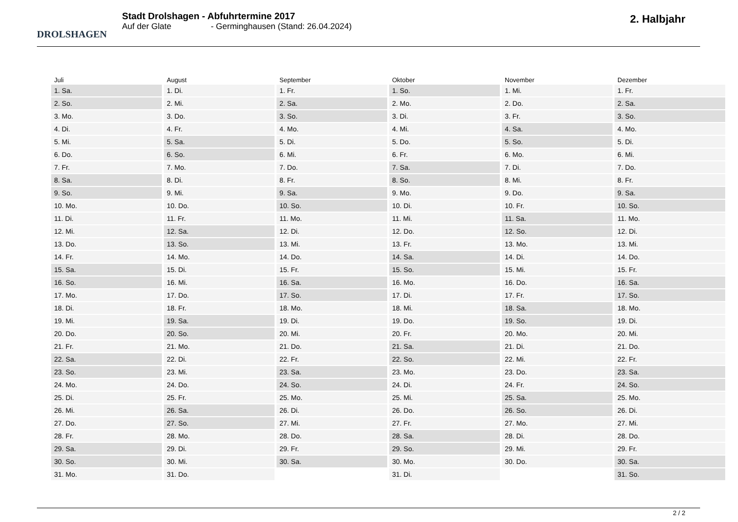DROLSHAGEN
Stadt Drolshagen - Abfuhrtermine 2017
Auf der Glate - Germinghausen (Stand: 26.04.2024)
2. Halbjahr
| Juli | August | September | Oktober | November | Dezember |
| --- | --- | --- | --- | --- | --- |
| 1. Sa. | 1. Di. | 1. Fr. | 1. So. | 1. Mi. | 1. Fr. |
| 2. So. | 2. Mi. | 2. Sa. | 2. Mo. | 2. Do. | 2. Sa. |
| 3. Mo. | 3. Do. | 3. So. | 3. Di. | 3. Fr. | 3. So. |
| 4. Di. | 4. Fr. | 4. Mo. | 4. Mi. | 4. Sa. | 4. Mo. |
| 5. Mi. | 5. Sa. | 5. Di. | 5. Do. | 5. So. | 5. Di. |
| 6. Do. | 6. So. | 6. Mi. | 6. Fr. | 6. Mo. | 6. Mi. |
| 7. Fr. | 7. Mo. | 7. Do. | 7. Sa. | 7. Di. | 7. Do. |
| 8. Sa. | 8. Di. | 8. Fr. | 8. So. | 8. Mi. | 8. Fr. |
| 9. So. | 9. Mi. | 9. Sa. | 9. Mo. | 9. Do. | 9. Sa. |
| 10. Mo. | 10. Do. | 10. So. | 10. Di. | 10. Fr. | 10. So. |
| 11. Di. | 11. Fr. | 11. Mo. | 11. Mi. | 11. Sa. | 11. Mo. |
| 12. Mi. | 12. Sa. | 12. Di. | 12. Do. | 12. So. | 12. Di. |
| 13. Do. | 13. So. | 13. Mi. | 13. Fr. | 13. Mo. | 13. Mi. |
| 14. Fr. | 14. Mo. | 14. Do. | 14. Sa. | 14. Di. | 14. Do. |
| 15. Sa. | 15. Di. | 15. Fr. | 15. So. | 15. Mi. | 15. Fr. |
| 16. So. | 16. Mi. | 16. Sa. | 16. Mo. | 16. Do. | 16. Sa. |
| 17. Mo. | 17. Do. | 17. So. | 17. Di. | 17. Fr. | 17. So. |
| 18. Di. | 18. Fr. | 18. Mo. | 18. Mi. | 18. Sa. | 18. Mo. |
| 19. Mi. | 19. Sa. | 19. Di. | 19. Do. | 19. So. | 19. Di. |
| 20. Do. | 20. So. | 20. Mi. | 20. Fr. | 20. Mo. | 20. Mi. |
| 21. Fr. | 21. Mo. | 21. Do. | 21. Sa. | 21. Di. | 21. Do. |
| 22. Sa. | 22. Di. | 22. Fr. | 22. So. | 22. Mi. | 22. Fr. |
| 23. So. | 23. Mi. | 23. Sa. | 23. Mo. | 23. Do. | 23. Sa. |
| 24. Mo. | 24. Do. | 24. So. | 24. Di. | 24. Fr. | 24. So. |
| 25. Di. | 25. Fr. | 25. Mo. | 25. Mi. | 25. Sa. | 25. Mo. |
| 26. Mi. | 26. Sa. | 26. Di. | 26. Do. | 26. So. | 26. Di. |
| 27. Do. | 27. So. | 27. Mi. | 27. Fr. | 27. Mo. | 27. Mi. |
| 28. Fr. | 28. Mo. | 28. Do. | 28. Sa. | 28. Di. | 28. Do. |
| 29. Sa. | 29. Di. | 29. Fr. | 29. So. | 29. Mi. | 29. Fr. |
| 30. So. | 30. Mi. | 30. Sa. | 30. Mo. | 30. Do. | 30. Sa. |
| 31. Mo. | 31. Do. | | 31. Di. | | 31. So. |
2 / 2